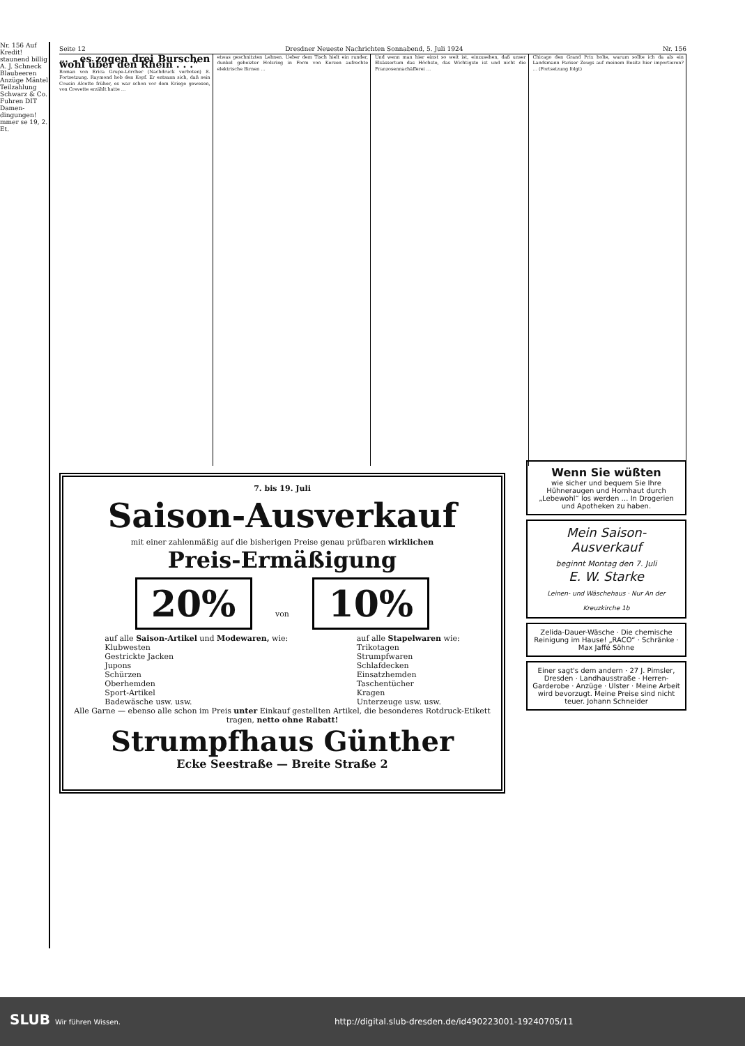Nr. 156 Auf Kredit! staunend billig A. J. Schneck Blaubeeren Anzüge Mäntel Teilzahlung Schwarz & Co. Fuhren DIT Damen- dingungen! mmer se 19, 2. Et.
Seite 12 Dresdner Neueste Nachrichten Sonnabend, 5. Juli 1924 Nr. 156
„. . es zogen drei Burschen wohl über den Rhein . . .“
Roman von Erica Grupe-Lörcher (Nachdruck verboten) 8. Fortsetzung. Raymond hob den Kopf. Er entsann sich, daß sein Cousin Alcette früher, es war schon vor dem Kriege gewesen, von Crevette erzählt hatte …
etwas geschnitzten Lehnen. Ueber dem Tisch hielt ein runder, dunkel gebeizter Holzring in Form von Kerzen aufrechte elektrische Birnen …
Und wenn man hier einst so weit ist, einzusehen, daß unser Elsässertum das Höchste, das Wichtigste ist und nicht die Franzosennachäfferei …
Chicago den Grand Prix holte, warum sollte ich da als ein Landsmann Pariser Zeugs auf meinem Besitz hier importieren? … (Fortsetzung folgt)
7. bis 19. Juli
Saison-Ausverkauf
mit einer zahlenmäßig auf die bisherigen Preise genau prüfbaren wirklichen
Preis-Ermäßigung
20% von 10%
auf alle Saison-Artikel und Modewaren, wie:
Klubwesten
Gestrickte Jacken
Jupons
Schürzen
Oberhemden
Sport-Artikel
Badewäsche usw. usw.
auf alle Stapelwaren wie:
Trikotagen
Strumpfwaren
Schlafdecken
Einsatzhemden
Taschentücher
Kragen
Unterzeuge usw. usw.
Alle Garne — ebenso alle schon im Preis unter Einkauf gestellten Artikel, die besonderes Rotdruck-Etikett tragen, netto ohne Rabatt!
Strumpfhaus Günther
Ecke Seestraße — Breite Straße 2
Wenn Sie wüßten
wie sicher und bequem Sie Ihre Hühneraugen und Hornhaut durch „Lebewohl“ los werden … In Drogerien und Apotheken zu haben.
Mein Saison-Ausverkauf
beginnt Montag den 7. Juli
E. W. Starke
Leinen- und Wäschehaus · Nur An der Kreuzkirche 1b
Zelida-Dauer-Wäsche · Die chemische Reinigung im Hause! „RACO“ · Schränke · Max Jaffé Söhne
Einer sagt's dem andern · 27 J. Pimsler, Dresden · Landhausstraße · Herren-Garderobe · Anzüge · Ulster · Meine Arbeit wird bevorzugt. Meine Preise sind nicht teuer. Johann Schneider
SLUB Wir führen Wissen. http://digital.slub-dresden.de/id490223001-19240705/11